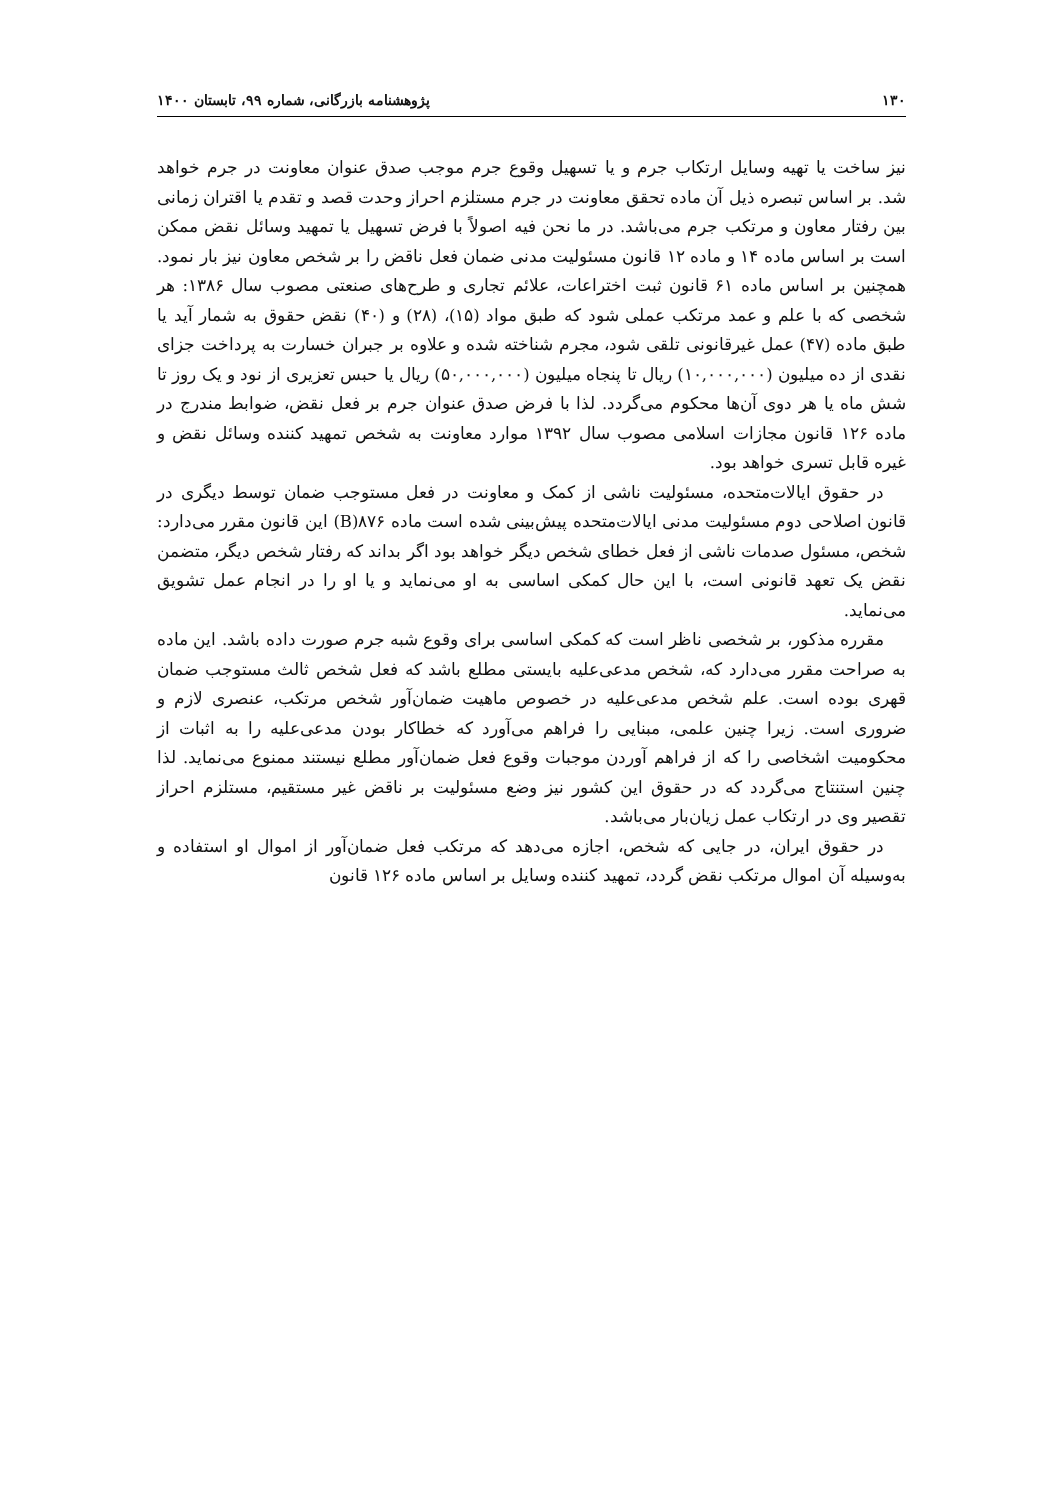۱۳۰ پژوهشنامه بازرگانی، شماره ۹۹، تابستان ۱۴۰۰
نیز ساخت یا تهیه وسایل ارتکاب جرم و یا تسهیل وقوع جرم موجب صدق عنوان معاونت در جرم خواهد شد. بر اساس تبصره ذیل آن ماده تحقق معاونت در جرم مستلزم احراز وحدت قصد و تقدم یا اقتران زمانی بین رفتار معاون و مرتکب جرم می‌باشد. در ما نحن فیه اصولاً با فرض تسهیل یا تمهید وسائل نقض ممکن است بر اساس ماده ۱۴ و ماده ۱۲ قانون مسئولیت مدنی ضمان فعل ناقض را بر شخص معاون نیز بار نمود. همچنین بر اساس ماده ۶۱ قانون ثبت اختراعات، علائم تجاری و طرح‌های صنعتی مصوب سال ۱۳۸۶: هر شخصی که با علم و عمد مرتکب عملی شود که طبق مواد (۱۵)، (۲۸) و (۴۰) نقض حقوق به شمار آید یا طبق ماده (۴۷) عمل غیرقانونی تلقی شود، مجرم شناخته شده و علاوه بر جبران خسارت به پرداخت جزای نقدی از ده میلیون (۱۰,۰۰۰,۰۰۰) ریال تا پنجاه میلیون (۵۰,۰۰۰,۰۰۰) ریال یا حبس تعزیری از نود و یک روز تا شش ماه یا هر دوی آن‌ها محکوم می‌گردد. لذا با فرض صدق عنوان جرم بر فعل نقض، ضوابط مندرج در ماده ۱۲۶ قانون مجازات اسلامی مصوب سال ۱۳۹۲ موارد معاونت به شخص تمهید کننده وسائل نقض و غیره قابل تسری خواهد بود.
در حقوق ایالات‌متحده، مسئولیت ناشی از کمک و معاونت در فعل مستوجب ضمان توسط دیگری در قانون اصلاحی دوم مسئولیت مدنی ایالات‌متحده پیش‌بینی شده است ماده ۸۷۶(B) این قانون مقرر می‌دارد: شخص، مسئول صدمات ناشی از فعل خطای شخص دیگر خواهد بود اگر بداند که رفتار شخص دیگر، متضمن نقض یک تعهد قانونی است، با این حال کمکی اساسی به او می‌نماید و یا او را در انجام عمل تشویق می‌نماید.
مقرره مذکور، بر شخصی ناظر است که کمکی اساسی برای وقوع شبه جرم صورت داده باشد. این ماده به صراحت مقرر می‌دارد که، شخص مدعی‌علیه بایستی مطلع باشد که فعل شخص ثالث مستوجب ضمان قهری بوده است. علم شخص مدعی‌علیه در خصوص ماهیت ضمان‌آور شخص مرتکب، عنصری لازم و ضروری است. زیرا چنین علمی، مبنایی را فراهم می‌آورد که خطاکار بودن مدعی‌علیه را به اثبات از محکومیت اشخاصی را که از فراهم آوردن موجبات وقوع فعل ضمان‌آور مطلع نیستند ممنوع می‌نماید. لذا چنین استنتاج می‌گردد که در حقوق این کشور نیز وضع مسئولیت بر ناقض غیر مستقیم، مستلزم احراز تقصیر وی در ارتکاب عمل زیان‌بار می‌باشد.
در حقوق ایران، در جایی که شخص، اجازه می‌دهد که مرتکب فعل ضمان‌آور از اموال او استفاده و به‌وسیله آن اموال مرتکب نقض گردد، تمهید کننده وسایل بر اساس ماده ۱۲۶ قانون